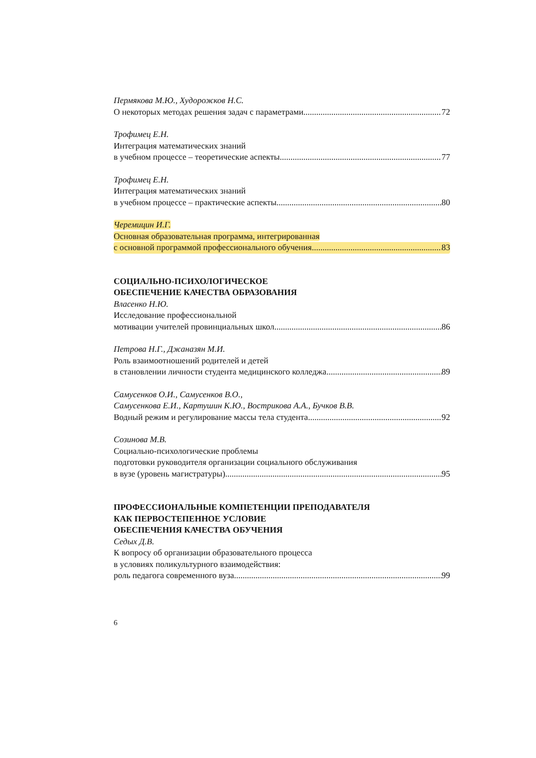Пермякова М.Ю., Худорожков Н.С.
О некоторых методах решения задач с параметрами 72
Трофимец Е.Н.
Интеграция математических знаний
в учебном процессе – теоретические аспекты 77
Трофимец Е.Н.
Интеграция математических знаний
в учебном процессе – практические аспекты 80
Черемицин И.Г.
Основная образовательная программа, интегрированная
с основной программой профессионального обучения 83
СОЦИАЛЬНО-ПСИХОЛОГИЧЕСКОЕ
ОБЕСПЕЧЕНИЕ КАЧЕСТВА ОБРАЗОВАНИЯ
Власенко Н.Ю.
Исследование профессиональной
мотивации учителей провинциальных школ 86
Петрова Н.Г., Джаназян М.И.
Роль взаимоотношений родителей и детей
в становлении личности студента медицинского колледжа 89
Самусенков О.И., Самусенков В.О.,
Самусенкова Е.И., Картушин К.Ю., Вострикова А.А., Бучков В.В.
Водный режим и регулирование массы тела студента 92
Созинова М.В.
Социально-психологические проблемы
подготовки руководителя организации социального обслуживания
в вузе (уровень магистратуры) 95
ПРОФЕССИОНАЛЬНЫЕ КОМПЕТЕНЦИИ ПРЕПОДАВАТЕЛЯ
КАК ПЕРВОСТЕПЕННОЕ УСЛОВИЕ
ОБЕСПЕЧЕНИЯ КАЧЕСТВА ОБУЧЕНИЯ
Седых Д.В.
К вопросу об организации образовательного процесса
в условиях поликультурного взаимодействия:
роль педагога современного вуза 99
6